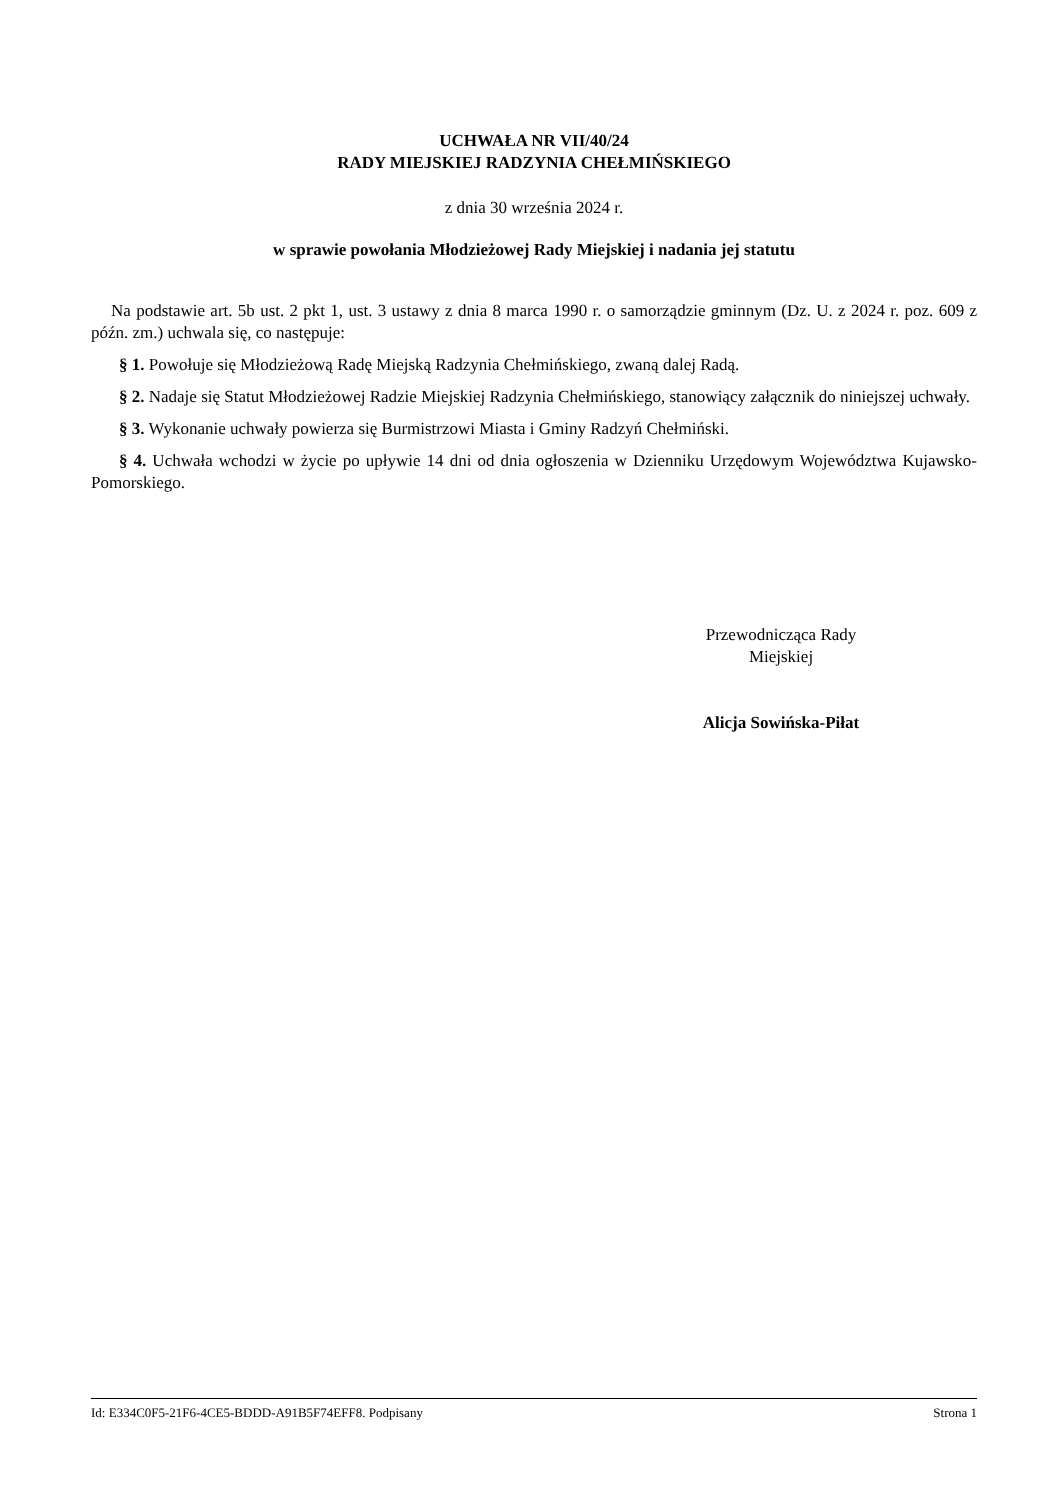UCHWAŁA NR VII/40/24
RADY MIEJSKIEJ RADZYNIA CHEŁMIŃSKIEGO
z dnia 30 września 2024 r.
w sprawie powołania Młodzieżowej Rady Miejskiej i nadania jej statutu
Na podstawie art. 5b ust. 2 pkt 1, ust. 3 ustawy z dnia 8 marca 1990 r. o samorządzie gminnym (Dz. U. z 2024 r. poz. 609 z późn. zm.) uchwala się, co następuje:
§ 1. Powołuje się Młodzieżową Radę Miejską Radzynia Chełmińskiego, zwaną dalej Radą.
§ 2. Nadaje się Statut Młodzieżowej Radzie Miejskiej Radzynia Chełmińskiego, stanowiący załącznik do niniejszej uchwały.
§ 3. Wykonanie uchwały powierza się Burmistrzowi Miasta i Gminy Radzyń Chełmiński.
§ 4. Uchwała wchodzi w życie po upływie 14 dni od dnia ogłoszenia w Dzienniku Urzędowym Województwa Kujawsko-Pomorskiego.
Przewodnicząca Rady
Miejskiej
Alicja Sowińska-Piłat
Id: E334C0F5-21F6-4CE5-BDDD-A91B5F74EFF8. Podpisany Strona 1